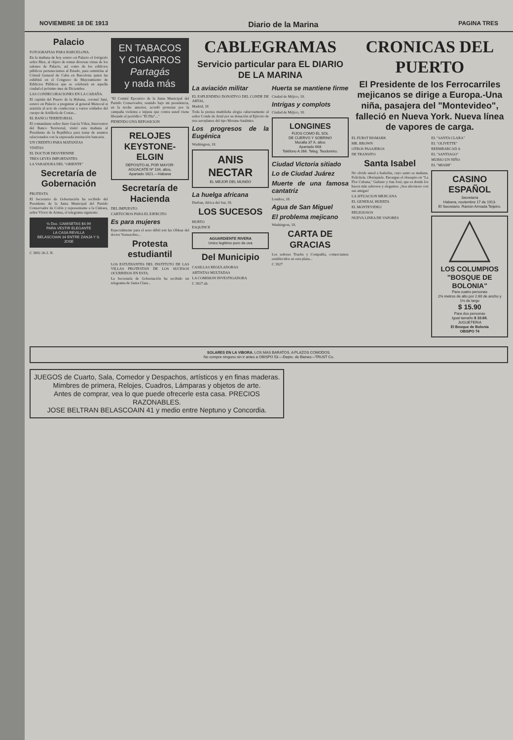NOVIEMBRE 18 DE 1913 Diario de la Marina PAGINA TRES
Palacio
FOTOGRAFIAS PARA BARCELONA.
En la mañana de hoy estuvo en Palacio el fotógrafo señor Blez, al objeto de tomar diversas vistas de los salones de Palacio, así como de los edificios públicos pertenecientes al Estado, para remitirlas al Cónsul General de Cuba en Barcelona quien las exhibirá en el Congreso de Mejoramiento de Edificios Públicos que se celebrará en aquella ciudad el próximo mes de Diciembre.
LAS CONDECORACIONES EN LA CABAÑA.
El capitán del Puerto de la Habana, coronel Jané, estuvo en Palacio a preguntar al general Menocal si asistiría al acto de condecorar a varios soldados del cuerpo de Artillería de Costas...
EL BANCO TERRITORIAL
El comandante señor Justo García Vélez, Interventor del Banco Territorial, visitó esta mañana al Presidente de la República para tratar de asuntos relacionados con la expresada institución bancaria.
UN CREDITO PARA MATANZAS
VISITAS
EL DOCTOR DESVERNINE
TRES LEYES IMPORTANTES
LA VARADURA DEL "ORIENTE"
Secretaría de Gobernación
PROTESTA
El Secretario de Gobernación ha recibido del Presidente de la Junta Municipal del Partido Conservador de Colón y representante a la Cámara, señor Víctor de Armas, el telegrama siguiente:
½ Doc. CAMISETAS $4.99
PARA VESTIR ELEGANTE
LA CASA REVILLA
BELASCOAIN 34 ENTRE ZANJA Y S. JOSE
C 3892 26-3. N.
EN TABACOS Y CIGARROS
Partagás
y nada más
"El Comité Ejecutivo de la Junta Municipal del Partido Conservador, reunido bajo mi presidencia, en la noche anterior, acordó protestar por la campaña violenta e injusta que contra usted viene librando el periódico "El Día"..."
PIDIENDO UNA REPOSICION
RELOJES
KEYSTONE-ELGIN
DEPOSITO AL POR MAYOR:
AGUACATE Nº 104, altos,
Apartado 1621.—Habana
Secretaría de Hacienda
DEL IMPUESTO
CARTUCHOS PARA EL EJERCITO
Es para mujeres
Especialmente para el sexo débil son las Obleas del doctor Vernezobre...
Protesta estudiantil
LOS ESTUDIANTES DEL INSTITUTO DE LAS VILLAS PROTESTAN DE LOS SUCESOS OCURRIDOS EN ESTA.
La Secretaría de Gobernación ha recibido un telegrama de Santa Clara...
CABLEGRAMAS
Servicio particular para EL DIARIO DE LA MARINA
La aviación militar
EL ESPLENDIDO DONATIVO DEL CONDE DE ARTAL.
Madrid, 18
Toda la prensa madrileña elogia calurosamente al señor Conde de Artal por su donación al Ejército de tres aeroplanos del tipo Morane-Saulmier.
Los progresos de la Eugénica
Washington, 18.
ANIS NECTAR
EL MEJOR DEL MUNDO
La huelga africana
Durban, Africa del Sur, 18.
LOS SUCESOS
HURTO
ESQUINCE
AGUARDIENTE RIVERA
Unico legítimo puro de uva
Del Municipio
CASILLAS REGULADORAS
ARTISTAS MULTADAS
LA COMISION INVESTIGADORA
C 3927 alt.
Huerta se mantiene firme
Ciudad de Méjico, 18.
Intrigas y complots
Ciudad de Méjico, 18.
LONGINES
FIJOS COMO EL SOL
DE CUERVO Y SOBRINO
Muralla 37 A. altos
Apartado 668
Teléfono A 266. Teleg. Teodomiro.
Ciudad Victoria sitiado
Lo de Ciudad Juárez
Muerte de una famosa cantatriz
Londres, 18.
Agua de San Miguel
El problema mejicano
Washington, 18.
CARTA DE GRACIAS
Los señores Trueba y Compañía, comerciantes establecidos en esta plaza...
C 3927
CRONICAS DEL PUERTO
El Presidente de los Ferrocarriles mejicanos se dirige a Europa.-Una niña, pasajera del "Montevideo", falleció en Nueva York. Nueva línea de vapores de carga.
EL FURST BISMARK
MR. BROWN
OTROS PASAJEROS
DE TRANSITO
Santa Isabel
No olvide usted a Isabelita, cuyo santo es mañana. Felicítela. Obséquiele. Encargue el obsequio en "La Flor Cubana," Galiano y San José, que es donde los hacen más sabrosos y elegantes. ¡Sea afectuoso con sus amigas!
LA SITUACION MEJICANA
EL GENERAL HUERTA
EL MONTEVIDEO
RELIGIOSOS
NUEVA LINEA DE VAPORES
EL "SANTA CLARA"
EL "OLIVETTE"
REEMBARCAD A
EL "SANTIAGO"
MURIO UN NIÑO
EL "MIAMI"
CASINO ESPAÑOL
Secretaría
Habana, noviembre 17 de 1913.
El Secretario. Ramón Armada Teijeiro.
LOS COLUMPIOS
"BOSQUE DE BOLONIA"
Para cuatro personas
2½ metros de alto por 2.60 de ancho y 1½ de largo
$ 15.90
Para dos personas
Igual tamaño $ 10.60.
JUGUETERIA
El Bosque de Bolonia
OBISPO 74
SOLARES EN LA VIBORA. LOS MAS BARATOS. A PLAZOS COMODOS.
No compre ninguno sin ir antes a OBISPO 53.—Depto. de Bienes—TRUST Co.
JUEGOS de Cuarto, Sala, Comedor y Despachos, artísticos y en finas maderas. Mimbres de primera, Relojes, Cuadros, Lámparas y objetos de arte.
Antes de comprar, vea lo que puede ofrecerle esta casa. PRECIOS RAZONABLES.
JOSE BELTRAN BELASCOAIN 41 y medio entre Neptuno y Concordia.